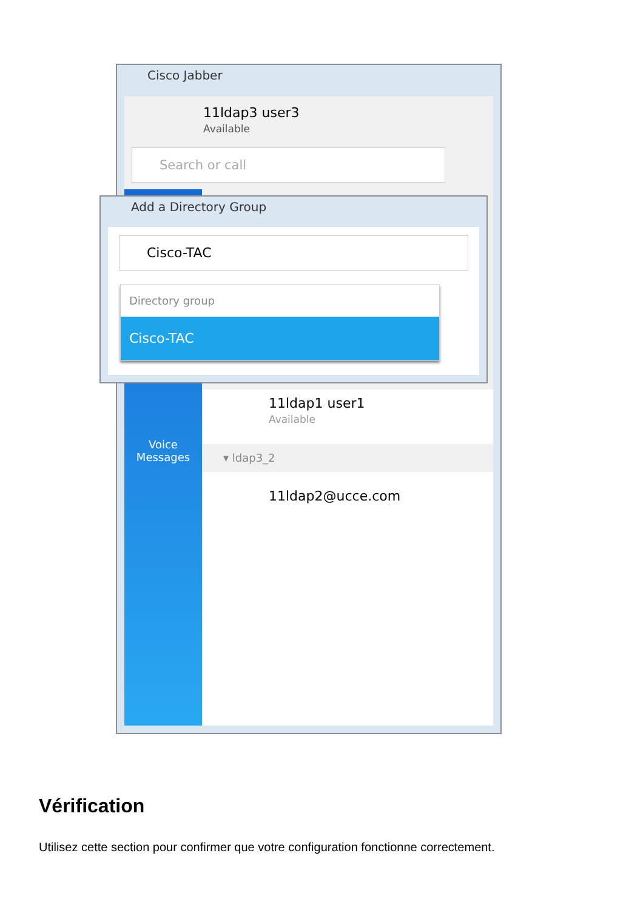Cisco Jabber
11ldap3 user3
Available
Search or call
Voice
Messages
11ldap1 user1
Available
▾ ldap3_2
11ldap2@ucce.com
Add a Directory Group
Cisco-TAC
Directory group
Cisco-TAC
Vérification
Utilisez cette section pour confirmer que votre configuration fonctionne correctement.